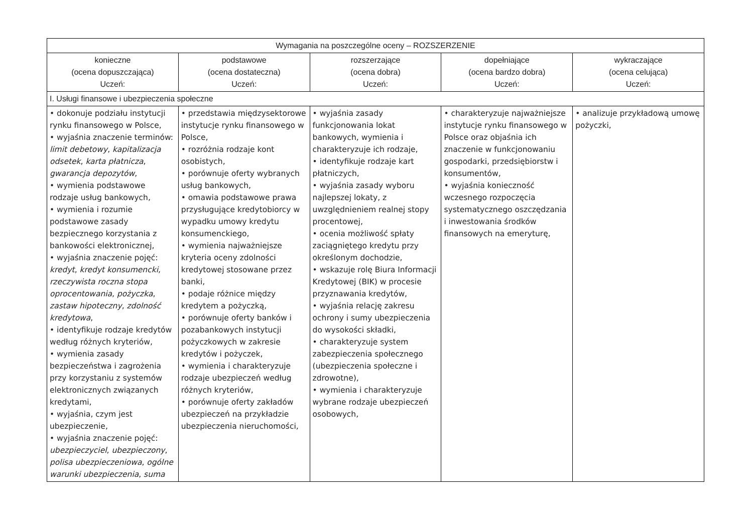| Wymagania na poszczególne oceny – ROZSZERZENIE | | | | |
| --- | --- | --- | --- | --- |
| konieczne (ocena dopuszczająca) Uczeń: | podstawowe (ocena dostateczna) Uczeń: | rozszerzające (ocena dobra) Uczeń: | dopełniające (ocena bardzo dobra) Uczeń: | wykraczające (ocena celująca) Uczeń: |
| I. Usługi finansowe i ubezpieczenia społeczne | | | | |
| • dokonuje podziału instytucji rynku finansowego w Polsce, • wyjaśnia znaczenie terminów: limit debetowy , kapitalizacja odsetek , karta płatnicza , gwarancja depozytów , • wymienia podstawowe rodzaje usług bankowych, • wymienia i rozumie podstawowe zasady bezpiecznego korzystania z bankowości elektronicznej, • wyjaśnia znaczenie pojęć: kredyt , kredyt konsumencki , rzeczywista roczna stopa oprocentowania , pożyczka , zastaw hipoteczny , zdolność kredytowa , • identyfikuje rodzaje kredytów według różnych kryteriów, • wymienia zasady bezpieczeństwa i zagrożenia przy korzystaniu z systemów elektronicznych związanych kredytami, • wyjaśnia, czym jest ubezpieczenie, • wyjaśnia znaczenie pojęć: ubezpieczyciel , ubezpieczony , polisa ubezpieczeniowa , ogólne warunki ubezpieczenia , suma | • przedstawia międzysektorowe instytucje rynku finansowego w Polsce, • rozróżnia rodzaje kont osobistych, • porównuje oferty wybranych usług bankowych, • omawia podstawowe prawa przysługujące kredytobiorcy w wypadku umowy kredytu konsumenckiego, • wymienia najważniejsze kryteria oceny zdolności kredytowej stosowane przez banki, • podaje różnice między kredytem a pożyczką, • porównuje oferty banków i pozabankowych instytucji pożyczkowych w zakresie kredytów i pożyczek, • wymienia i charakteryzuje rodzaje ubezpieczeń według różnych kryteriów, • porównuje oferty zakładów ubezpieczeń na przykładzie ubezpieczenia nieruchomości, | • wyjaśnia zasady funkcjonowania lokat bankowych, wymienia i charakteryzuje ich rodzaje, • identyfikuje rodzaje kart płatniczych, • wyjaśnia zasady wyboru najlepszej lokaty, z uwzględnieniem realnej stopy procentowej, • ocenia możliwość spłaty zaciągniętego kredytu przy określonym dochodzie, • wskazuje rolę Biura Informacji Kredytowej (BIK) w procesie przyznawania kredytów, • wyjaśnia relację zakresu ochrony i sumy ubezpieczenia do wysokości składki, • charakteryzuje system zabezpieczenia społecznego (ubezpieczenia społeczne i zdrowotne), • wymienia i charakteryzuje wybrane rodzaje ubezpieczeń osobowych, | • charakteryzuje najważniejsze instytucje rynku finansowego w Polsce oraz objaśnia ich znaczenie w funkcjonowaniu gospodarki, przedsiębiorstw i konsumentów, • wyjaśnia konieczność wczesnego rozpoczęcia systematycznego oszczędzania i inwestowania środków finansowych na emeryturę, | • analizuje przykładową umowę pożyczki, |